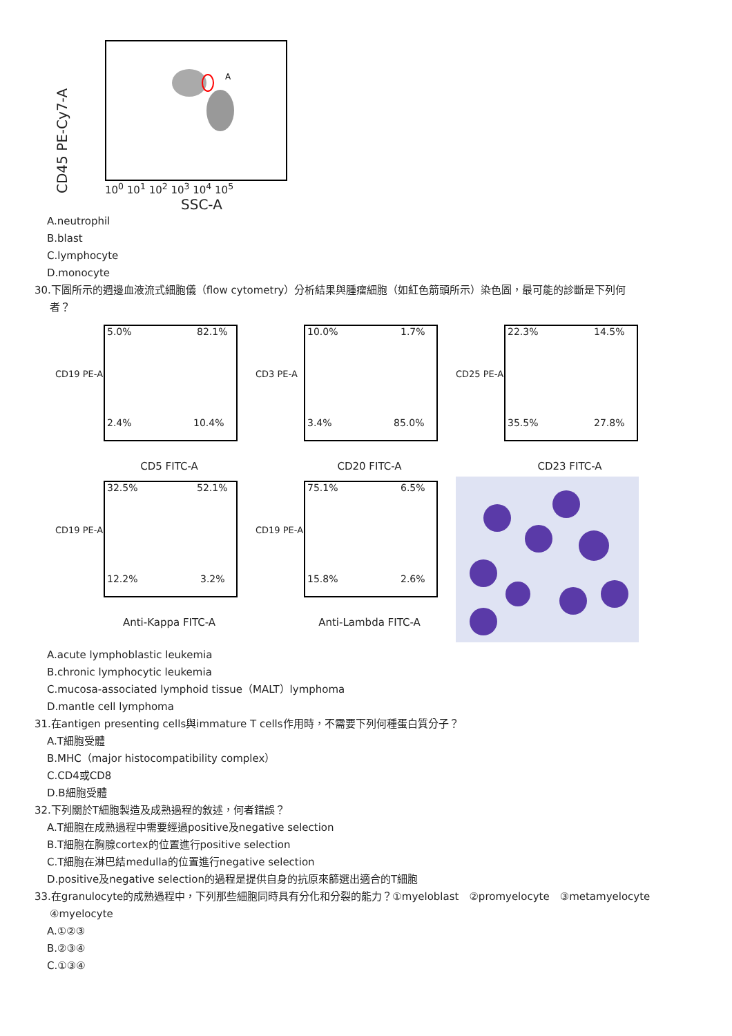CD45 PE-Cy7-A
A
10<sup>0</sup> 10<sup>1</sup> 10<sup>2</sup> 10<sup>3</sup> 10<sup>4</sup> 10<sup>5</sup>
SSC-A
A.neutrophil
B.blast
C.lymphocyte
D.monocyte
30.下圖所示的週邊血液流式細胞儀（flow cytometry）分析結果與腫瘤細胞（如紅色箭頭所示）染色圖，最可能的診斷是下列何
者？
CD19 PE-A
5.0% 82.1%
2.4% 10.4%
CD5 FITC-A
CD3 PE-A
10.0% 1.7%
3.4% 85.0%
CD20 FITC-A
CD25 PE-A
22.3% 14.5%
35.5% 27.8%
CD23 FITC-A
CD19 PE-A
32.5% 52.1%
12.2% 3.2%
Anti-Kappa FITC-A
CD19 PE-A
75.1% 6.5%
15.8% 2.6%
Anti-Lambda FITC-A
A.acute lymphoblastic leukemia
B.chronic lymphocytic leukemia
C.mucosa-associated lymphoid tissue（MALT）lymphoma
D.mantle cell lymphoma
31.在antigen presenting cells與immature T cells作用時，不需要下列何種蛋白質分子？
A.T細胞受體
B.MHC（major histocompatibility complex）
C.CD4或CD8
D.B細胞受體
32.下列關於T細胞製造及成熟過程的敘述，何者錯誤？
A.T細胞在成熟過程中需要經過positive及negative selection
B.T細胞在胸腺cortex的位置進行positive selection
C.T細胞在淋巴結medulla的位置進行negative selection
D.positive及negative selection的過程是提供自身的抗原來篩選出適合的T細胞
33.在granulocyte的成熟過程中，下列那些細胞同時具有分化和分裂的能力？①myeloblast　②promyelocyte　③metamyelocyte
④myelocyte
A.①②③
B.②③④
C.①③④